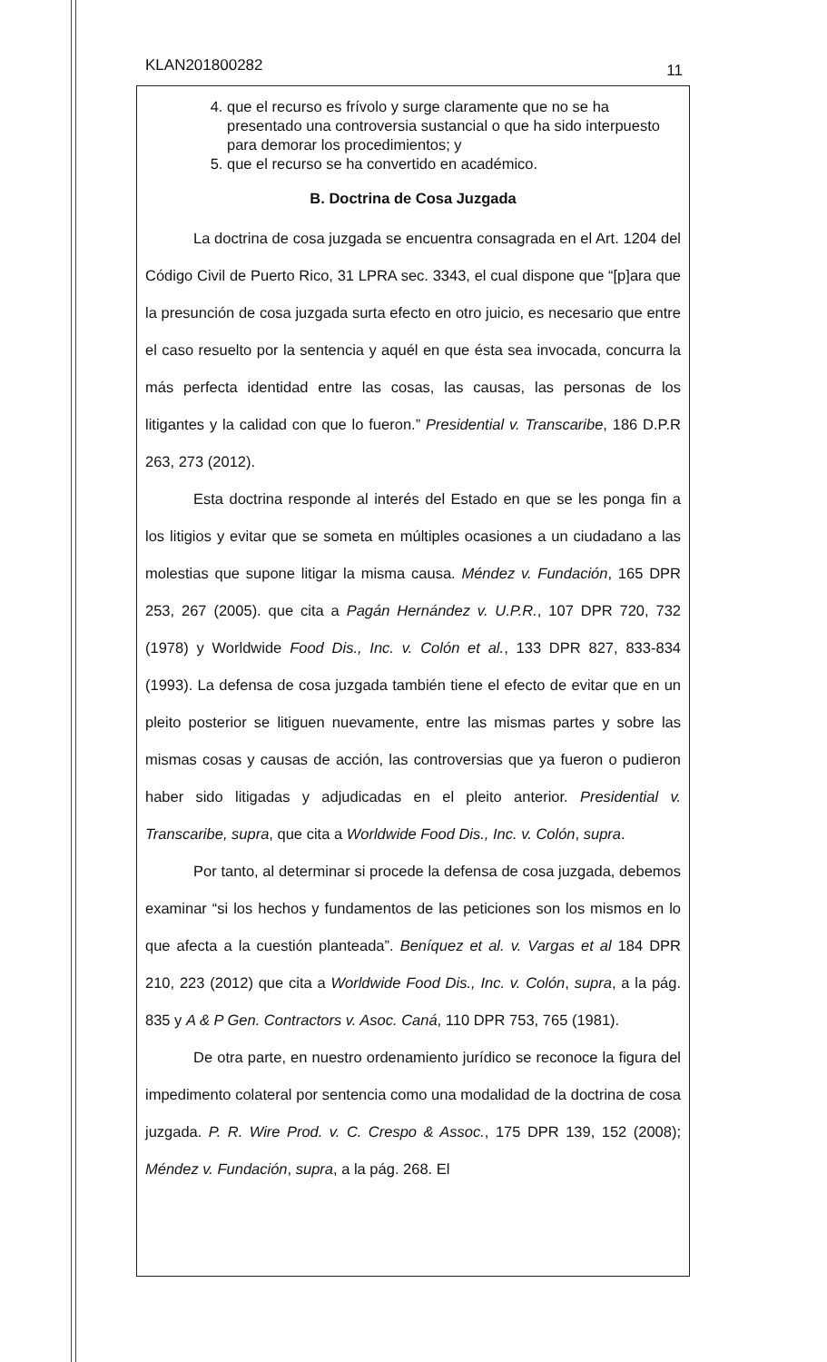KLAN201800282 11
4. que el recurso es frívolo y surge claramente que no se ha presentado una controversia sustancial o que ha sido interpuesto para demorar los procedimientos; y
5. que el recurso se ha convertido en académico.
B. Doctrina de Cosa Juzgada
La doctrina de cosa juzgada se encuentra consagrada en el Art. 1204 del Código Civil de Puerto Rico, 31 LPRA sec. 3343, el cual dispone que “[p]ara que la presunción de cosa juzgada surta efecto en otro juicio, es necesario que entre el caso resuelto por la sentencia y aquél en que ésta sea invocada, concurra la más perfecta identidad entre las cosas, las causas, las personas de los litigantes y la calidad con que lo fueron.” Presidential v. Transcaribe, 186 D.P.R 263, 273 (2012).
Esta doctrina responde al interés del Estado en que se les ponga fin a los litigios y evitar que se someta en múltiples ocasiones a un ciudadano a las molestias que supone litigar la misma causa. Méndez v. Fundación, 165 DPR 253, 267 (2005). que cita a Pagán Hernández v. U.P.R., 107 DPR 720, 732 (1978) y Worldwide Food Dis., Inc. v. Colón et al., 133 DPR 827, 833-834 (1993). La defensa de cosa juzgada también tiene el efecto de evitar que en un pleito posterior se litiguen nuevamente, entre las mismas partes y sobre las mismas cosas y causas de acción, las controversias que ya fueron o pudieron haber sido litigadas y adjudicadas en el pleito anterior. Presidential v. Transcaribe, supra, que cita a Worldwide Food Dis., Inc. v. Colón, supra.
Por tanto, al determinar si procede la defensa de cosa juzgada, debemos examinar “si los hechos y fundamentos de las peticiones son los mismos en lo que afecta a la cuestión planteada”. Beníquez et al. v. Vargas et al 184 DPR 210, 223 (2012) que cita a Worldwide Food Dis., Inc. v. Colón, supra, a la pág. 835 y A & P Gen. Contractors v. Asoc. Caná, 110 DPR 753, 765 (1981).
De otra parte, en nuestro ordenamiento jurídico se reconoce la figura del impedimento colateral por sentencia como una modalidad de la doctrina de cosa juzgada. P. R. Wire Prod. v. C. Crespo & Assoc., 175 DPR 139, 152 (2008); Méndez v. Fundación, supra, a la pág. 268. El